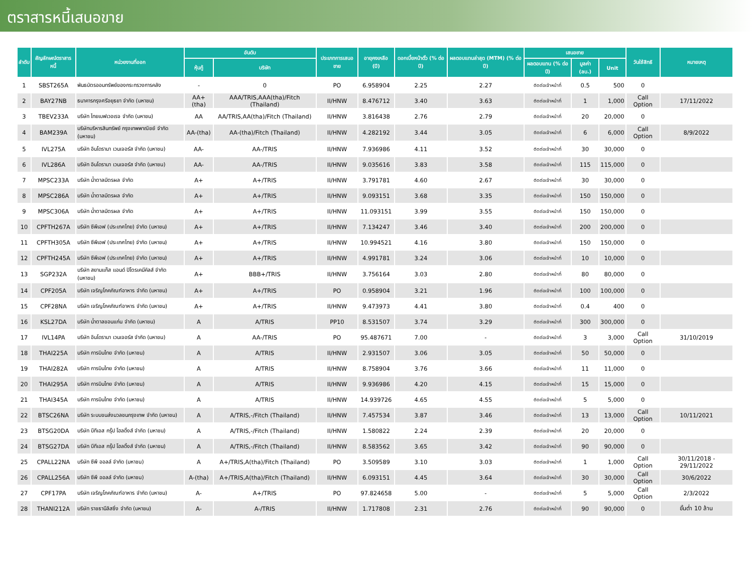ตราสารหนี้เสนอขาย
| ลำดับ | สัญลักษณ์ตราสารหนี้ | หน่วยงานที่ออก | อันดับ | | ประเภทการเสนอขาย | อายุคงเหลือ (ปี) | ดอกเบี้ยหน้าตั๋ว (% ต่อปี) | ผลตอบแทนล่าสุด (MTM) (% ต่อปี) | เสนอขาย | | | วันใช้สิทธิ | หมายเหตุ |
| --- | --- | --- | --- | --- | --- | --- | --- | --- | --- | --- | --- | --- | --- |
| | | | หุ้นกู้ | บริษัท | | | | | ผลตอบแทน (% ต่อปี) | มูลค่า (ลบ.) | Unit | | |
| 1 | SBST265A | พันธบัตรออมทรัพย์ของกระทรวงการคลัง | - | 0 | PO | 6.958904 | 2.25 | 2.27 | ติดต่อเจ้าหน้าที่ | 0.5 | 500 | 0 | |
| 2 | BAY27NB | ธนาคารกรุงศรีอยุธยา จำกัด (มหาชน) | AA+(tha) | AAA/TRIS,AAA(tha)/Fitch (Thailand) | II/HNW | 8.476712 | 3.40 | 3.63 | ติดต่อเจ้าหน้าที่ | 1 | 1,000 | Call Option | 17/11/2022 |
| 3 | TBEV233A | บริษัท ไทยเบฟเวอเรจ จำกัด (มหาชน) | AA | AA/TRIS,AA(tha)/Fitch (Thailand) | II/HNW | 3.816438 | 2.76 | 2.79 | ติดต่อเจ้าหน้าที่ | 20 | 20,000 | 0 | |
| 4 | BAM239A | บริษัทบริหารสินทรัพย์ กรุงเทพพาณิชย์ จำกัด (มหาชน) | AA-(tha) | AA-(tha)/Fitch (Thailand) | II/HNW | 4.282192 | 3.44 | 3.05 | ติดต่อเจ้าหน้าที่ | 6 | 6,000 | Call Option | 8/9/2022 |
| 5 | IVL275A | บริษัท อินโดรามา เวนเจอร์ส จำกัด (มหาชน) | AA- | AA-/TRIS | II/HNW | 7.936986 | 4.11 | 3.52 | ติดต่อเจ้าหน้าที่ | 30 | 30,000 | 0 | |
| 6 | IVL286A | บริษัท อินโดรามา เวนเจอร์ส จำกัด (มหาชน) | AA- | AA-/TRIS | II/HNW | 9.035616 | 3.83 | 3.58 | ติดต่อเจ้าหน้าที่ | 115 | 115,000 | 0 | |
| 7 | MPSC233A | บริษัท น้ำตาลมิตรผล จำกัด | A+ | A+/TRIS | II/HNW | 3.791781 | 4.60 | 2.67 | ติดต่อเจ้าหน้าที่ | 30 | 30,000 | 0 | |
| 8 | MPSC286A | บริษัท น้ำตาลมิตรผล จำกัด | A+ | A+/TRIS | II/HNW | 9.093151 | 3.68 | 3.35 | ติดต่อเจ้าหน้าที่ | 150 | 150,000 | 0 | |
| 9 | MPSC306A | บริษัท น้ำตาลมิตรผล จำกัด | A+ | A+/TRIS | II/HNW | 11.093151 | 3.99 | 3.55 | ติดต่อเจ้าหน้าที่ | 150 | 150,000 | 0 | |
| 10 | CPFTH267A | บริษัท ซีพีเอฟ (ประเทศไทย) จำกัด (มหาชน) | A+ | A+/TRIS | II/HNW | 7.134247 | 3.46 | 3.40 | ติดต่อเจ้าหน้าที่ | 200 | 200,000 | 0 | |
| 11 | CPFTH305A | บริษัท ซีพีเอฟ (ประเทศไทย) จำกัด (มหาชน) | A+ | A+/TRIS | II/HNW | 10.994521 | 4.16 | 3.80 | ติดต่อเจ้าหน้าที่ | 150 | 150,000 | 0 | |
| 12 | CPFTH245A | บริษัท ซีพีเอฟ (ประเทศไทย) จำกัด (มหาชน) | A+ | A+/TRIS | II/HNW | 4.991781 | 3.24 | 3.06 | ติดต่อเจ้าหน้าที่ | 10 | 10,000 | 0 | |
| 13 | SGP232A | บริษัท สยามแก๊ส แอนด์ ปิโตรเคมีคัลส์ จำกัด (มหาชน) | A+ | BBB+/TRIS | II/HNW | 3.756164 | 3.03 | 2.80 | ติดต่อเจ้าหน้าที่ | 80 | 80,000 | 0 | |
| 14 | CPF205A | บริษัท เจริญโภคภัณฑ์อาหาร จำกัด (มหาชน) | A+ | A+/TRIS | PO | 0.958904 | 3.21 | 1.96 | ติดต่อเจ้าหน้าที่ | 100 | 100,000 | 0 | |
| 15 | CPF28NA | บริษัท เจริญโภคภัณฑ์อาหาร จำกัด (มหาชน) | A+ | A+/TRIS | II/HNW | 9.473973 | 4.41 | 3.80 | ติดต่อเจ้าหน้าที่ | 0.4 | 400 | 0 | |
| 16 | KSL27DA | บริษัท น้ำตาลขอนแก่น จำกัด (มหาชน) | A | A/TRIS | PP10 | 8.531507 | 3.74 | 3.29 | ติดต่อเจ้าหน้าที่ | 300 | 300,000 | 0 | |
| 17 | IVL14PA | บริษัท อินโดรามา เวนเจอร์ส จำกัด (มหาชน) | A | AA-/TRIS | PO | 95.487671 | 7.00 | - | ติดต่อเจ้าหน้าที่ | 3 | 3,000 | Call Option | 31/10/2019 |
| 18 | THAI225A | บริษัท การบินไทย จำกัด (มหาชน) | A | A/TRIS | II/HNW | 2.931507 | 3.06 | 3.05 | ติดต่อเจ้าหน้าที่ | 50 | 50,000 | 0 | |
| 19 | THAI282A | บริษัท การบินไทย จำกัด (มหาชน) | A | A/TRIS | II/HNW | 8.758904 | 3.76 | 3.66 | ติดต่อเจ้าหน้าที่ | 11 | 11,000 | 0 | |
| 20 | THAI295A | บริษัท การบินไทย จำกัด (มหาชน) | A | A/TRIS | II/HNW | 9.936986 | 4.20 | 4.15 | ติดต่อเจ้าหน้าที่ | 15 | 15,000 | 0 | |
| 21 | THAI345A | บริษัท การบินไทย จำกัด (มหาชน) | A | A/TRIS | II/HNW | 14.939726 | 4.65 | 4.55 | ติดต่อเจ้าหน้าที่ | 5 | 5,000 | 0 | |
| 22 | BTSC26NA | บริษัท ระบบขนส่งมวลชนกรุงเทพ จำกัด (มหาชน) | A | A/TRIS,-/Fitch (Thailand) | II/HNW | 7.457534 | 3.87 | 3.46 | ติดต่อเจ้าหน้าที่ | 13 | 13,000 | Call Option | 10/11/2021 |
| 23 | BTSG20DA | บริษัท บีทีเอส กรุ๊ป โฮลดิ้งส์ จำกัด (มหาชน) | A | A/TRIS,-/Fitch (Thailand) | II/HNW | 1.580822 | 2.24 | 2.39 | ติดต่อเจ้าหน้าที่ | 20 | 20,000 | 0 | |
| 24 | BTSG27DA | บริษัท บีทีเอส กรุ๊ป โฮลดิ้งส์ จำกัด (มหาชน) | A | A/TRIS,-/Fitch (Thailand) | II/HNW | 8.583562 | 3.65 | 3.42 | ติดต่อเจ้าหน้าที่ | 90 | 90,000 | 0 | |
| 25 | CPALL22NA | บริษัท ซีพี ออลล์ จำกัด (มหาชน) | A | A+/TRIS,A(tha)/Fitch (Thailand) | PO | 3.509589 | 3.10 | 3.03 | ติดต่อเจ้าหน้าที่ | 1 | 1,000 | Call Option | 30/11/2018 - 29/11/2022 |
| 26 | CPALL256A | บริษัท ซีพี ออลล์ จำกัด (มหาชน) | A-(tha) | A+/TRIS,A(tha)/Fitch (Thailand) | II/HNW | 6.093151 | 4.45 | 3.64 | ติดต่อเจ้าหน้าที่ | 30 | 30,000 | Call Option | 30/6/2022 |
| 27 | CPF17PA | บริษัท เจริญโภคภัณฑ์อาหาร จำกัด (มหาชน) | A- | A+/TRIS | PO | 97.824658 | 5.00 | - | ติดต่อเจ้าหน้าที่ | 5 | 5,000 | Call Option | 2/3/2022 |
| 28 | THANI212A | บริษัท ราชธานีลิสซิ่ง จำกัด (มหาชน) | A- | A-/TRIS | II/HNW | 1.717808 | 2.31 | 2.76 | ติดต่อเจ้าหน้าที่ | 90 | 90,000 | 0 | ขั้นต่ำ 10 ล้าน |